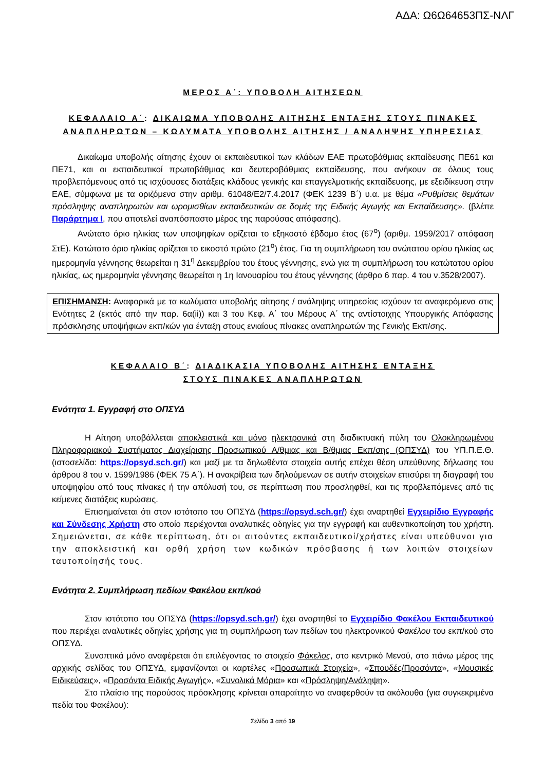ΑΔΑ: Ω6Ω64653ΠΣ-ΝΛΓ
ΜΕΡΟΣ Α΄: ΥΠΟΒΟΛΗ ΑΙΤΗΣΕΩΝ
ΚΕΦΑΛΑΙΟ Α΄: ΔΙΚΑΙΩΜΑ ΥΠΟΒΟΛΗΣ ΑΙΤΗΣΗΣ ΕΝΤΑΞΗΣ ΣΤΟΥΣ ΠΙΝΑΚΕΣ ΑΝΑΠΛΗΡΩΤΩΝ – ΚΩΛΥΜΑΤΑ ΥΠΟΒΟΛΗΣ ΑΙΤΗΣΗΣ / ΑΝΑΛΗΨΗΣ ΥΠΗΡΕΣΙΑΣ
Δικαίωμα υποβολής αίτησης έχουν οι εκπαιδευτικοί των κλάδων ΕΑΕ πρωτοβάθμιας εκπαίδευσης ΠΕ61 και ΠΕ71, και οι εκπαιδευτικοί πρωτοβάθμιας και δευτεροβάθμιας εκπαίδευσης, που ανήκουν σε όλους τους προβλεπόμενους από τις ισχύουσες διατάξεις κλάδους γενικής και επαγγελματικής εκπαίδευσης, με εξειδίκευση στην ΕΑΕ, σύμφωνα με τα οριζόμενα στην αριθμ. 61048/Ε2/7.4.2017 (ΦΕΚ 1239 Β΄) υ.α. με θέμα «Ρυθμίσεις θεμάτων πρόσληψης αναπληρωτών και ωρομισθίων εκπαιδευτικών σε δομές της Ειδικής Αγωγής και Εκπαίδευσης». (βλέπε Παράρτημα Ι, που αποτελεί αναπόσπαστο μέρος της παρούσας απόφασης).
Ανώτατο όριο ηλικίας των υποψηφίων ορίζεται το εξηκοστό έβδομο έτος (67<sup>ο</sup>) (αριθμ. 1959/2017 απόφαση ΣτΕ). Κατώτατο όριο ηλικίας ορίζεται το εικοστό πρώτο (21<sup>ο</sup>) έτος. Για τη συμπλήρωση του ανώτατου ορίου ηλικίας ως ημερομηνία γέννησης θεωρείται η 31<sup>η</sup> Δεκεμβρίου του έτους γέννησης, ενώ για τη συμπλήρωση του κατώτατου ορίου ηλικίας, ως ημερομηνία γέννησης θεωρείται η 1η Ιανουαρίου του έτους γέννησης (άρθρο 6 παρ. 4 του ν.3528/2007).
ΕΠΙΣΗΜΑΝΣΗ: Αναφορικά με τα κωλύματα υποβολής αίτησης / ανάληψης υπηρεσίας ισχύουν τα αναφερόμενα στις Ενότητες 2 (εκτός από την παρ. 6α(ii)) και 3 του Κεφ. Α΄ του Μέρους Α΄ της αντίστοιχης Υπουργικής Απόφασης πρόσκλησης υποψήφιων εκπ/κών για ένταξη στους ενιαίους πίνακες αναπληρωτών της Γενικής Εκπ/σης.
ΚΕΦΑΛΑΙΟ Β΄: ΔΙΑΔΙΚΑΣΙΑ ΥΠΟΒΟΛΗΣ ΑΙΤΗΣΗΣ ΕΝΤΑΞΗΣ
ΣΤΟΥΣ ΠΙΝΑΚΕΣ ΑΝΑΠΛΗΡΩΤΩΝ
Ενότητα 1. Εγγραφή στο ΟΠΣΥΔ
Η Αίτηση υποβάλλεται αποκλειστικά και μόνο ηλεκτρονικά στη διαδικτυακή πύλη του Ολοκληρωμένου Πληροφοριακού Συστήματος Διαχείρισης Προσωπικού Α/θμιας και Β/θμιας Εκπ/σης (ΟΠΣΥΔ) του ΥΠ.Π.Ε.Θ. (ιστοσελίδα: https://opsyd.sch.gr/) και μαζί με τα δηλωθέντα στοιχεία αυτής επέχει θέση υπεύθυνης δήλωσης του άρθρου 8 του ν. 1599/1986 (ΦΕΚ 75 Α΄). Η ανακρίβεια των δηλούμενων σε αυτήν στοιχείων επισύρει τη διαγραφή του υποψηφίου από τους πίνακες ή την απόλυσή του, σε περίπτωση που προσληφθεί, και τις προβλεπόμενες από τις κείμενες διατάξεις κυρώσεις.
Επισημαίνεται ότι στον ιστότοπο του ΟΠΣΥΔ (https://opsyd.sch.gr/) έχει αναρτηθεί Εγχειρίδιο Εγγραφής και Σύνδεσης Χρήστη στο οποίο περιέχονται αναλυτικές οδηγίες για την εγγραφή και αυθεντικοποίηση του χρήστη. Σημειώνεται, σε κάθε περίπτωση, ότι οι αιτούντες εκπαιδευτικοί/χρήστες είναι υπεύθυνοι για την αποκλειστική και ορθή χρήση των κωδικών πρόσβασης ή των λοιπών στοιχείων ταυτοποίησής τους.
Ενότητα 2. Συμπλήρωση πεδίων Φακέλου εκπ/κού
Στον ιστότοπο του ΟΠΣΥΔ (https://opsyd.sch.gr/) έχει αναρτηθεί το Εγχειρίδιο Φακέλου Εκπαιδευτικού που περιέχει αναλυτικές οδηγίες χρήσης για τη συμπλήρωση των πεδίων του ηλεκτρονικού Φακέλου του εκπ/κού στο ΟΠΣΥΔ.
Συνοπτικά μόνο αναφέρεται ότι επιλέγοντας το στοιχείο Φάκελος, στο κεντρικό Μενού, στο πάνω μέρος της αρχικής σελίδας του ΟΠΣΥΔ, εμφανίζονται οι καρτέλες «Προσωπικά Στοιχεία», «Σπουδές/Προσόντα», «Μουσικές Ειδικεύσεις», «Προσόντα Ειδικής Αγωγής», «Συνολικά Μόρια» και «Πρόσληψη/Ανάληψη».
Στο πλαίσιο της παρούσας πρόσκλησης κρίνεται απαραίτητο να αναφερθούν τα ακόλουθα (για συγκεκριμένα πεδία του Φακέλου):
Σελίδα 3 από 19